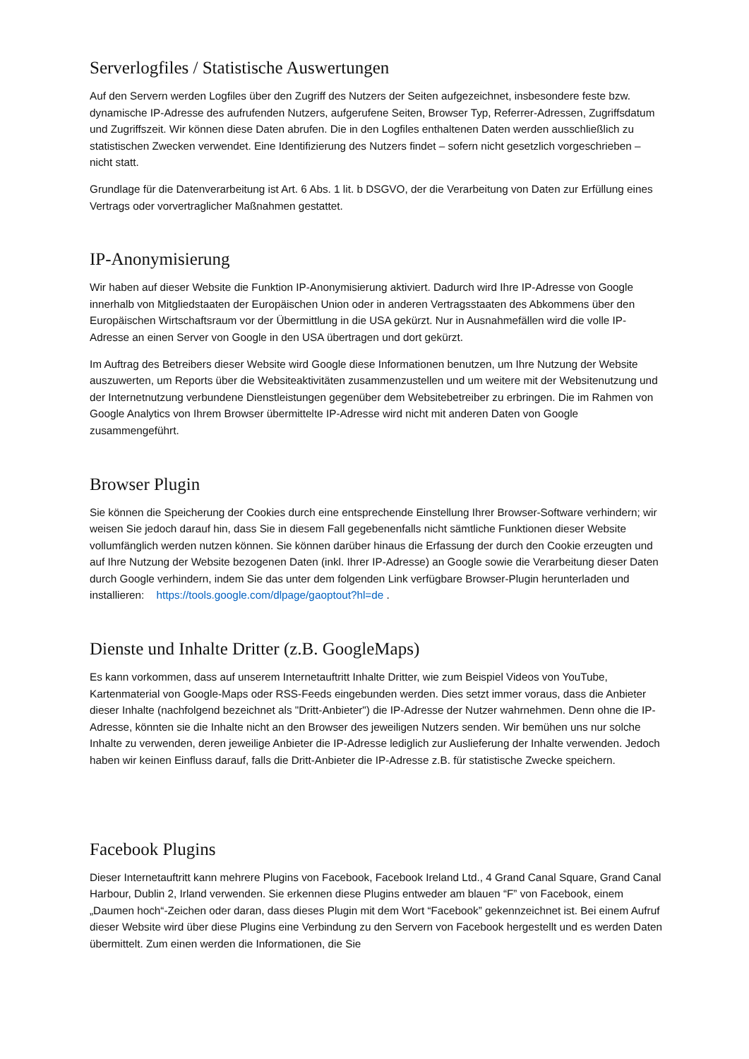Serverlogfiles / Statistische Auswertungen
Auf den Servern werden Logfiles über den Zugriff des Nutzers der Seiten aufgezeichnet, insbesondere feste bzw. dynamische IP-Adresse des aufrufenden Nutzers, aufgerufene Seiten, Browser Typ, Referrer-Adressen, Zugriffsdatum und Zugriffszeit. Wir können diese Daten abrufen. Die in den Logfiles enthaltenen Daten werden ausschließlich zu statistischen Zwecken verwendet. Eine Identifizierung des Nutzers findet – sofern nicht gesetzlich vorgeschrieben – nicht statt.
Grundlage für die Datenverarbeitung ist Art. 6 Abs. 1 lit. b DSGVO, der die Verarbeitung von Daten zur Erfüllung eines Vertrags oder vorvertraglicher Maßnahmen gestattet.
IP-Anonymisierung
Wir haben auf dieser Website die Funktion IP-Anonymisierung aktiviert. Dadurch wird Ihre IP-Adresse von Google innerhalb von Mitgliedstaaten der Europäischen Union oder in anderen Vertragsstaaten des Abkommens über den Europäischen Wirtschaftsraum vor der Übermittlung in die USA gekürzt. Nur in Ausnahmefällen wird die volle IP-Adresse an einen Server von Google in den USA übertragen und dort gekürzt.
Im Auftrag des Betreibers dieser Website wird Google diese Informationen benutzen, um Ihre Nutzung der Website auszuwerten, um Reports über die Websiteaktivitäten zusammenzustellen und um weitere mit der Websitenutzung und der Internetnutzung verbundene Dienstleistungen gegenüber dem Websitebetreiber zu erbringen. Die im Rahmen von Google Analytics von Ihrem Browser übermittelte IP-Adresse wird nicht mit anderen Daten von Google zusammengeführt.
Browser Plugin
Sie können die Speicherung der Cookies durch eine entsprechende Einstellung Ihrer Browser-Software verhindern; wir weisen Sie jedoch darauf hin, dass Sie in diesem Fall gegebenenfalls nicht sämtliche Funktionen dieser Website vollumfänglich werden nutzen können. Sie können darüber hinaus die Erfassung der durch den Cookie erzeugten und auf Ihre Nutzung der Website bezogenen Daten (inkl. Ihrer IP-Adresse) an Google sowie die Verarbeitung dieser Daten durch Google verhindern, indem Sie das unter dem folgenden Link verfügbare Browser-Plugin herunterladen und installieren: https://tools.google.com/dlpage/gaoptout?hl=de .
Dienste und Inhalte Dritter (z.B. GoogleMaps)
Es kann vorkommen, dass auf unserem Internetauftritt Inhalte Dritter, wie zum Beispiel Videos von YouTube, Kartenmaterial von Google-Maps oder RSS-Feeds eingebunden werden. Dies setzt immer voraus, dass die Anbieter dieser Inhalte (nachfolgend bezeichnet als "Dritt-Anbieter") die IP-Adresse der Nutzer wahrnehmen. Denn ohne die IP-Adresse, könnten sie die Inhalte nicht an den Browser des jeweiligen Nutzers senden. Wir bemühen uns nur solche Inhalte zu verwenden, deren jeweilige Anbieter die IP-Adresse lediglich zur Auslieferung der Inhalte verwenden. Jedoch haben wir keinen Einfluss darauf, falls die Dritt-Anbieter die IP-Adresse z.B. für statistische Zwecke speichern.
Facebook Plugins
Dieser Internetauftritt kann mehrere Plugins von Facebook, Facebook Ireland Ltd., 4 Grand Canal Square, Grand Canal Harbour, Dublin 2, Irland verwenden. Sie erkennen diese Plugins entweder am blauen “F” von Facebook, einem „Daumen hoch“-Zeichen oder daran, dass dieses Plugin mit dem Wort “Facebook” gekennzeichnet ist. Bei einem Aufruf dieser Website wird über diese Plugins eine Verbindung zu den Servern von Facebook hergestellt und es werden Daten übermittelt. Zum einen werden die Informationen, die Sie